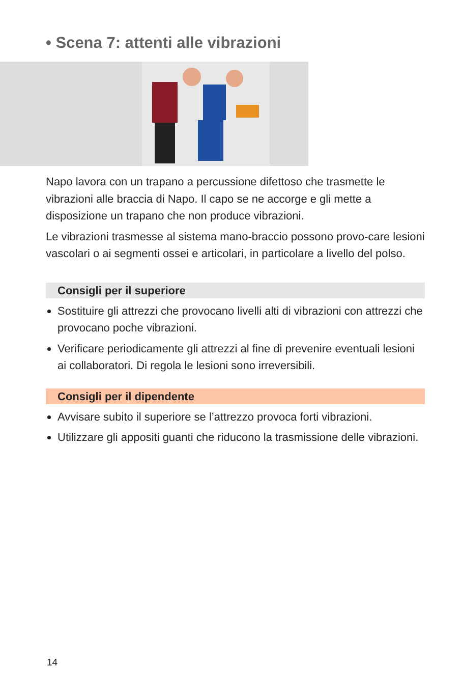• Scena 7: attenti alle vibrazioni
Napo lavora con un trapano a percussione difettoso che trasmette le vibrazioni alle braccia di Napo. Il capo se ne accorge e gli mette a disposizione un trapano che non produce vibrazioni.
Le vibrazioni trasmesse al sistema mano-braccio possono provo-care lesioni vascolari o ai segmenti ossei e articolari, in particolare a livello del polso.
Consigli per il superiore
Sostituire gli attrezzi che provocano livelli alti di vibrazioni con attrezzi che provocano poche vibrazioni.
Verificare periodicamente gli attrezzi al fine di prevenire eventuali lesioni ai collaboratori. Di regola le lesioni sono irreversibili.
Consigli per il dipendente
Avvisare subito il superiore se l’attrezzo provoca forti vibrazioni.
Utilizzare gli appositi guanti che riducono la trasmissione delle vibrazioni.
14